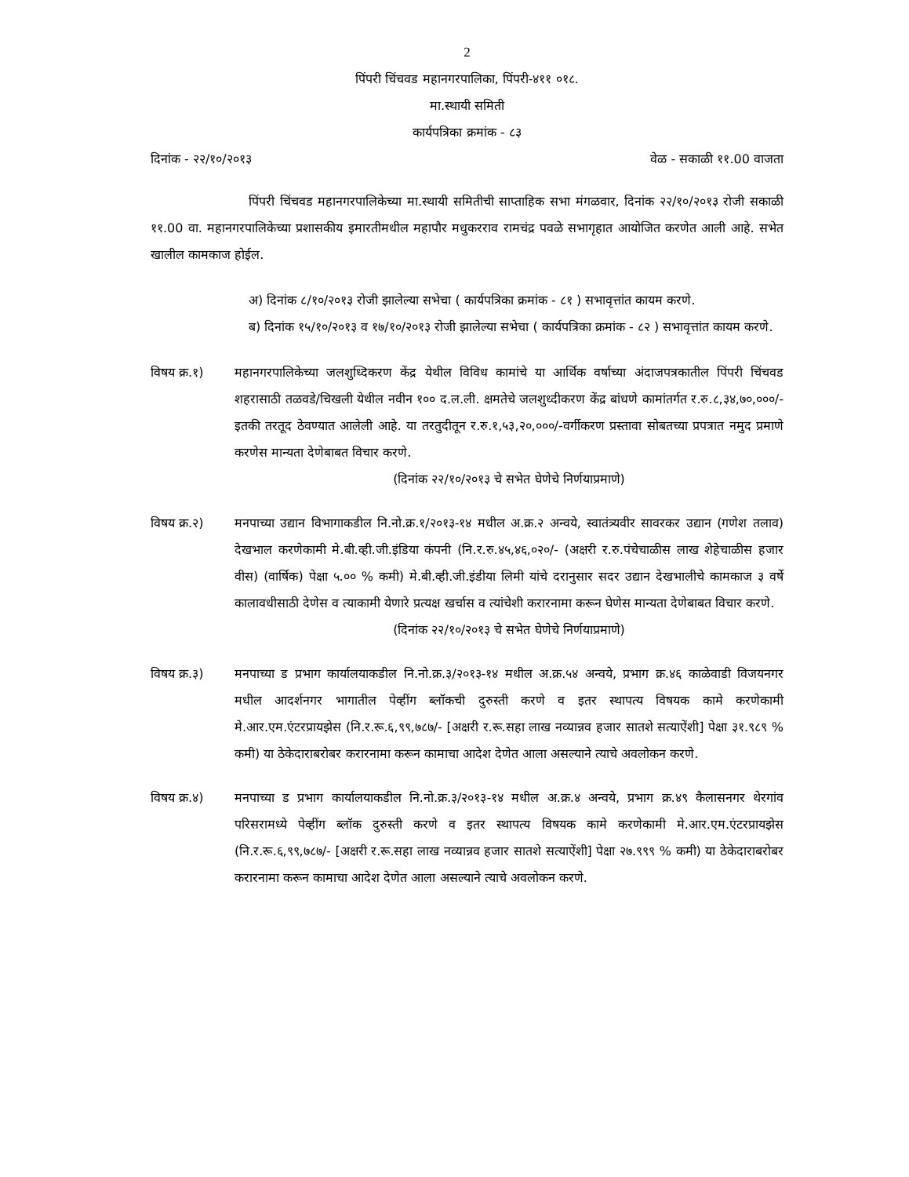2
पिंपरी चिंचवड महानगरपालिका, पिंपरी-४११ ०१८.
मा.स्थायी समिती
कार्यपत्रिका क्रमांक - ८३
दिनांक - २२/१०/२०१३ वेळ - सकाळी ११.00 वाजता
पिंपरी चिंचवड महानगरपालिकेच्या मा.स्थायी समितीची साप्ताहिक सभा मंगळवार, दिनांक २२/१०/२०१३ रोजी सकाळी ११.00 वा. महानगरपालिकेच्या प्रशासकीय इमारतीमधील महापौर मधुकरराव रामचंद्र पवळे सभागृहात आयोजित करणेत आली आहे. सभेत खालील कामकाज होईल.
अ) दिनांक ८/१०/२०१३ रोजी झालेल्या सभेचा ( कार्यपत्रिका क्रमांक - ८१ ) सभावृत्तांत कायम करणे.
ब) दिनांक १५/१०/२०१३ व १७/१०/२०१३ रोजी झालेल्या सभेचा ( कार्यपत्रिका क्रमांक - ८२ ) सभावृत्तांत कायम करणे.
विषय क्र.१) महानगरपालिकेच्या जलशुध्दिकरण केंद्र येथील विविध कामांचे या आर्थिक वर्षाच्या अंदाजपत्रकातील पिंपरी चिंचवड शहरासाठी तळवडे/चिखली येथील नवीन १०० द.ल.ली. क्षमतेचे जलशुध्दीकरण केंद्र बांधणे कामांतर्गत र.रु.८,३४,७०,०००/-इतकी तरतूद ठेवण्यात आलेली आहे. या तरतुदीतून र.रु.१,५३,२०,०००/-वर्गीकरण प्रस्तावा सोबतच्या प्रपत्रात नमुद प्रमाणे करणेस मान्यता देणेबाबत विचार करणे.
(दिनांक २२/१०/२०१३ चे सभेत घेणेचे निर्णयाप्रमाणे)
विषय क्र.२) मनपाच्या उद्यान विभागाकडील नि.नो.क्र.१/२०१३-१४ मधील अ.क्र.२ अन्वये, स्वातंत्र्यवीर सावरकर उद्यान (गणेश तलाव) देखभाल करणेकामी मे.बी.व्ही.जी.इंडिया कंपनी (नि.र.रु.४५,४६,०२०/- (अक्षरी र.रु.पंचेचाळीस लाख शेहेचाळीस हजार वीस) (वार्षिक) पेक्षा ५.०० % कमी) मे.बी.व्ही.जी.इंडीया लिमी यांचे दरानुसार सदर उद्यान देखभालीचे कामकाज ३ वर्षे कालावधीसाठी देणेस व त्याकामी येणारे प्रत्यक्ष खर्चास व त्यांचेशी करारनामा करून घेणेस मान्यता देणेबाबत विचार करणे.
(दिनांक २२/१०/२०१३ चे सभेत घेणेचे निर्णयाप्रमाणे)
विषय क्र.३) मनपाच्या ड प्रभाग कार्यालयाकडील नि.नो.क्र.३/२०१३-१४ मधील अ.क्र.५४ अन्वये, प्रभाग क्र.४६ काळेवाडी विजयनगर मधील आदर्शनगर भागातील पेव्हींग ब्लॉकची दुरुस्ती करणे व इतर स्थापत्य विषयक कामे करणेकामी मे.आर.एम.एंटरप्रायझेस (नि.र.रू.६,९९,७८७/- [अक्षरी र.रू.सहा लाख नव्यान्नव हजार सातशे सत्याऐंशी] पेक्षा ३१.९८९ % कमी) या ठेकेदाराबरोबर करारनामा करून कामाचा आदेश देणेत आला असल्याने त्याचे अवलोकन करणे.
विषय क्र.४) मनपाच्या ड प्रभाग कार्यालयाकडील नि.नो.क्र.३/२०१३-१४ मधील अ.क्र.४ अन्वये, प्रभाग क्र.४९ कैलासनगर थेरगांव परिसरामध्ये पेव्हींग ब्लॉक दुरुस्ती करणे व इतर स्थापत्य विषयक कामे करणेकामी मे.आर.एम.एंटरप्रायझेस (नि.र.रू.६,९९,७८७/- [अक्षरी र.रू.सहा लाख नव्यान्नव हजार सातशे सत्याऐंशी] पेक्षा २७.९९९ % कमी) या ठेकेदाराबरोबर करारनामा करून कामाचा आदेश देणेत आला असल्याने त्याचे अवलोकन करणे.